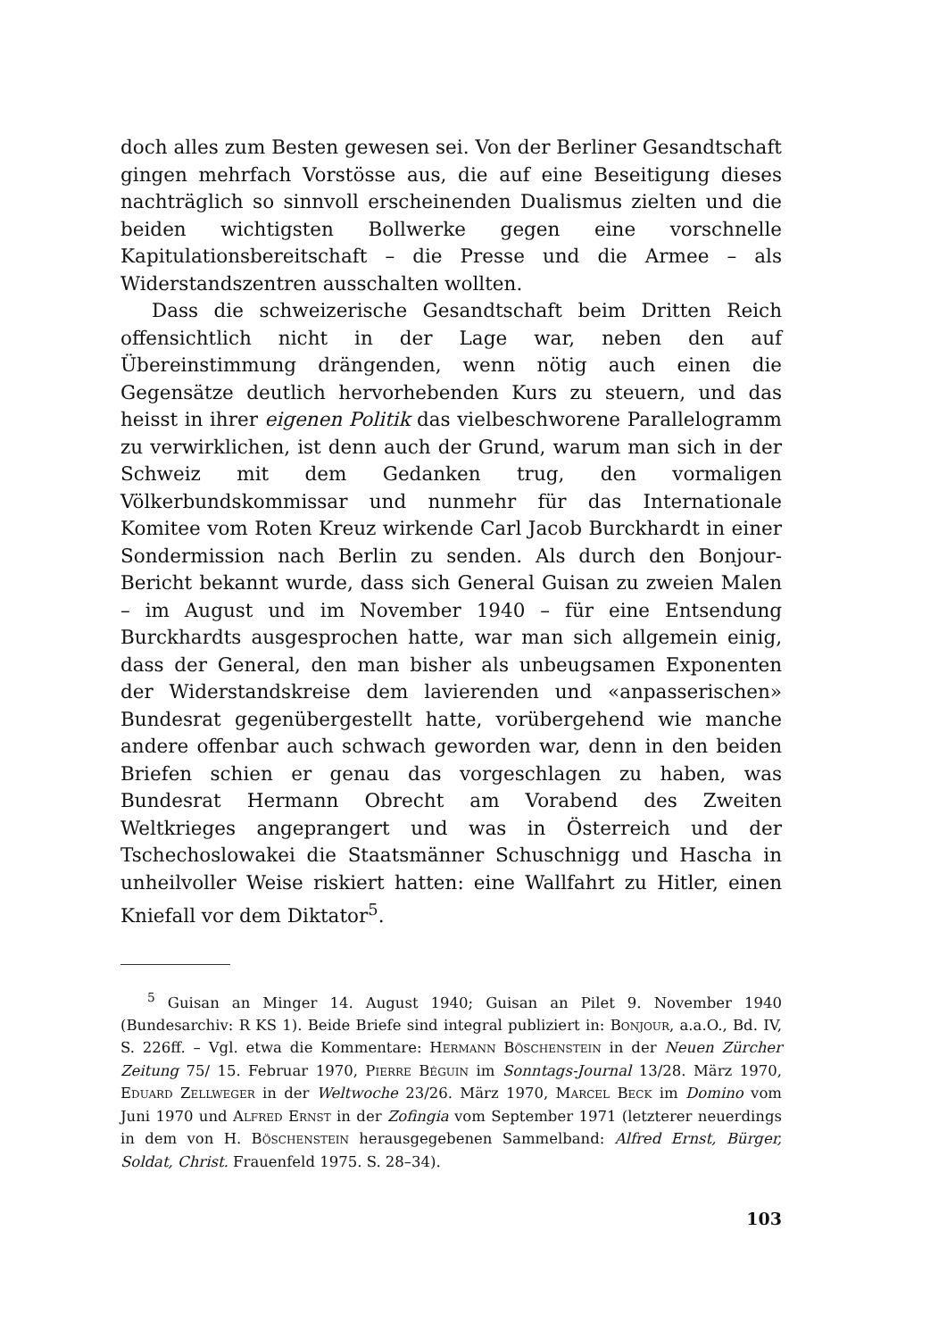doch alles zum Besten gewesen sei. Von der Berliner Gesandtschaft gingen mehrfach Vorstösse aus, die auf eine Beseitigung dieses nachträglich so sinnvoll erscheinenden Dualismus zielten und die beiden wichtigsten Bollwerke gegen eine vorschnelle Kapitulationsbereitschaft – die Presse und die Armee – als Widerstandszentren ausschalten wollten.
Dass die schweizerische Gesandtschaft beim Dritten Reich offensichtlich nicht in der Lage war, neben den auf Übereinstimmung drängenden, wenn nötig auch einen die Gegensätze deutlich hervorhebenden Kurs zu steuern, und das heisst in ihrer eigenen Politik das vielbeschworene Parallelogramm zu verwirklichen, ist denn auch der Grund, warum man sich in der Schweiz mit dem Gedanken trug, den vormaligen Völkerbundskommissar und nunmehr für das Internationale Komitee vom Roten Kreuz wirkende Carl Jacob Burckhardt in einer Sondermission nach Berlin zu senden. Als durch den Bonjour-Bericht bekannt wurde, dass sich General Guisan zu zweien Malen – im August und im November 1940 – für eine Entsendung Burckhardts ausgesprochen hatte, war man sich allgemein einig, dass der General, den man bisher als unbeugsamen Exponenten der Widerstandskreise dem lavierenden und «anpasserischen» Bundesrat gegenübergestellt hatte, vorübergehend wie manche andere offenbar auch schwach geworden war, denn in den beiden Briefen schien er genau das vorgeschlagen zu haben, was Bundesrat Hermann Obrecht am Vorabend des Zweiten Weltkrieges angeprangert und was in Österreich und der Tschechoslowakei die Staatsmänner Schuschnigg und Hascha in unheilvoller Weise riskiert hatten: eine Wallfahrt zu Hitler, einen Kniefall vor dem Diktator<sup>5</sup>.
<sup>5</sup> Guisan an Minger 14. August 1940; Guisan an Pilet 9. November 1940 (Bundesarchiv: R KS 1). Beide Briefe sind integral publiziert in: Bonjour, a.a.O., Bd. IV, S. 226ff. – Vgl. etwa die Kommentare: Hermann Böschenstein in der Neuen Zürcher Zeitung 75/ 15. Februar 1970, Pierre Béguin im Sonntags-Journal 13/28. März 1970, Eduard Zellweger in der Weltwoche 23/26. März 1970, Marcel Beck im Domino vom Juni 1970 und Alfred Ernst in der Zofingia vom September 1971 (letzterer neuerdings in dem von H. Böschenstein herausgegebenen Sammelband: Alfred Ernst, Bürger, Soldat, Christ. Frauenfeld 1975. S. 28–34).
103